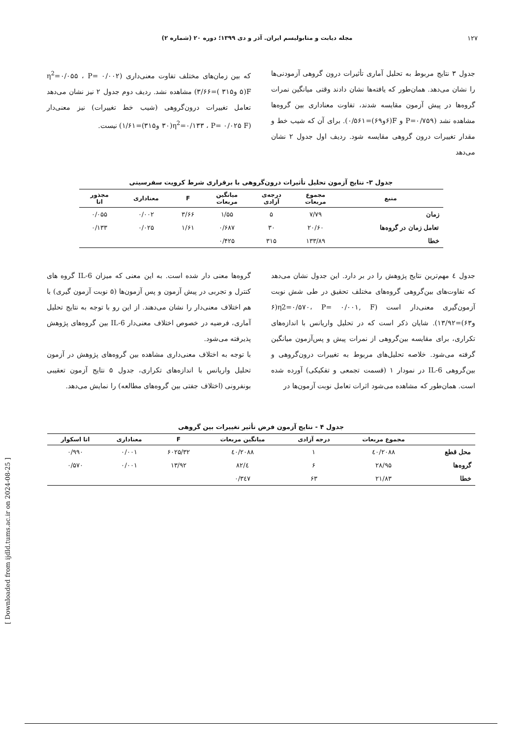۱۲۷ مجله دیابت و متابولیسم ایران. آذر و دی ۱۳۹۹؛ دوره ۲۰ (شماره ۲)
جدول ۳ نتایج مربوط به تحلیل آماری تأثیرات درون گروهی آزمودنی‌ها را نشان می‌دهد. همان‌طور که یافته‌ها نشان دادند وقتی میانگین نمرات گروه‌ها در پیش آزمون مقایسه شدند، تفاوت معناداری بین گروه‌ها مشاهده نشد (P=۰/۷۵۹ و F(۶و۶۹)=۰/۵۶۱). برای آن که شیب خط و مقدار تغییرات درون گروهی مقایسه شود. ردیف اول جدول ۲ نشان می‌دهد
که بین زمان‌های مختلف تفاوت معنی‌داری (η<sup>2</sup>=۰/۰۵۵ ، P= ۰/۰۰۲ F(۵ و۳۱۵ )=۳/۶۶) مشاهده نشد. ردیف دوم جدول ۲ نیز نشان می‌دهد تعامل تغییرات درون‌گروهی (شیب خط تغییرات) نیز معنی‌دار (η<sup>2</sup>=۰/۱۳۳ ، P= ۰/۰۲۵ F(۳۰ و۳۱۵)=۱/۶۱) نیست.
جدول ۳- نتایج آزمون تحلیل تأثیرات درون‌گروهی با برقراری شرط کرویت سفرسیتی
| منبع | مجموع مربعات | درجه‌ی آزادی | میانگین مربعات | F | معناداری | مجذور اتا |
| --- | --- | --- | --- | --- | --- | --- |
| زمان | ۷/۷۹ | ۵ | ۱/۵۵ | ۳/۶۶ | ۰/۰۰۲ | ۰/۰۵۵ |
| تعامل زمان در گروه‌ها | ۲۰/۶۰ | ۳۰ | ۰/۶۸۷ | ۱/۶۱ | ۰/۰۲۵ | ۰/۱۳۳ |
| خطا | ۱۳۳/۸۹ | ۳۱۵ | ۰/۴۲۵ | | | |
جدول ٤ مهم‌ترین نتایج پژوهش را در بر دارد. این جدول نشان می‌دهد که تفاوت‌های بین‌گروهی گروه‌های مختلف تحقیق در طی شش نوبت آزمون‌گیری معنی‌دار است (η2=۰/۵۷۰، P= ۰/۰۰۱, F(۶ و۶۳)=۱۳/۹۲). شایان ذکر است که در تحلیل واریانس با اندازه‌های تکراری، برای مقایسه بین‌گروهی از نمرات پیش و پس‌آزمون میانگین گرفته می‌شود. خلاصه تحلیل‌های مربوط به تغییرات درون‌گروهی و بین‌گروهی IL-6 در نمودار ۱ (قسمت تجمعی و تفکیکی) آورده شده است. همان‌طور که مشاهده می‌شود اثرات تعامل نوبت آزمون‌ها در
گروه‌ها معنی دار شده است. به این معنی که میزان IL-6 گروه های کنترل و تجربی در پیش آزمون و پس آزمون‌ها (۵ نوبت آزمون گیری) با هم اختلاف معنی‌دار را نشان می‌دهند. از این رو با توجه به نتایج تحلیل آماری، فرضیه در خصوص اختلاف معنی‌دار IL-6 بین گروه‌های پژوهش پذیرفته می‌شود.
با توجه به اختلاف معنی‌داری مشاهده بین گروه‌های پژوهش در آزمون تحلیل واریانس با اندازه‌های تکراری، جدول ۵ نتایج آزمون تعقیبی بونفرونی (اختلاف جفتی بین گروه‌های مطالعه) را نمایش می‌دهد.
جدول ۴ - نتایج آزمون فرض تأثیر تغییرات بین گروهی
| | مجموع مربعات | درجه آزادی | میانگین مربعات | F | معناداری | اتا اسکوار |
| --- | --- | --- | --- | --- | --- | --- |
| محل قطع | ۲۰۸۸/٤۰ | ۱ | ۲۰۸۸/٤۰ | ۶۰۲۵/۳۲ | ۰/۰۰۱ | ۰/۹۹۰ |
| گروه‌ها | ۲۸/۹۵ | ۶ | ٤/۸۲ | ۱۳/۹۲ | ۰/۰۰۱ | ۰/۵۷۰ |
| خطا | ۲۱/۸۳ | ۶۳ | ۰/۳٤۷ | | | |
[ Downloaded from ijdld.tums.ac.ir on 2024-08-25 ]